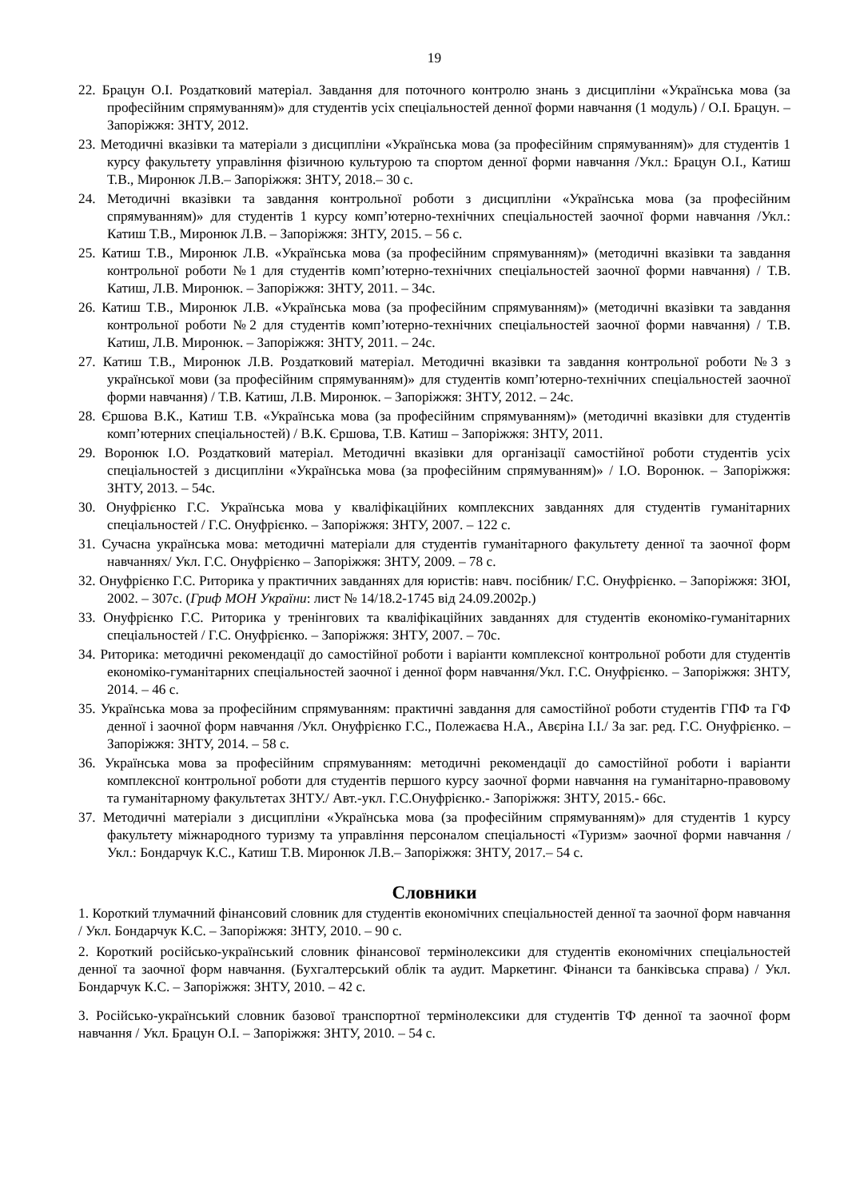19
22. Брацун О.І. Роздатковий матеріал. Завдання для поточного контролю знань з дисципліни «Українська мова (за професійним спрямуванням)» для студентів усіх спеціальностей денної форми навчання (1 модуль) / О.І. Брацун. – Запоріжжя: ЗНТУ, 2012.
23. Методичні вказівки та матеріали з дисципліни «Українська мова (за професійним спрямуванням)» для студентів 1 курсу факультету управління фізичною культурою та спортом денної форми навчання /Укл.: Брацун О.І., Катиш Т.В., Миронюк Л.В.– Запоріжжя: ЗНТУ, 2018.– 30 с.
24. Методичні вказівки та завдання контрольної роботи з дисципліни «Українська мова (за професійним спрямуванням)» для студентів 1 курсу комп’ютерно-технічних спеціальностей заочної форми навчання /Укл.: Катиш Т.В., Миронюк Л.В. – Запоріжжя: ЗНТУ, 2015. – 56 с.
25. Катиш Т.В., Миронюк Л.В. «Українська мова (за професійним спрямуванням)» (методичні вказівки та завдання контрольної роботи №1 для студентів комп’ютерно-технічних спеціальностей заочної форми навчання) / Т.В. Катиш, Л.В. Миронюк. – Запоріжжя: ЗНТУ, 2011. – 34с.
26. Катиш Т.В., Миронюк Л.В. «Українська мова (за професійним спрямуванням)» (методичні вказівки та завдання контрольної роботи №2 для студентів комп’ютерно-технічних спеціальностей заочної форми навчання) / Т.В. Катиш, Л.В. Миронюк. – Запоріжжя: ЗНТУ, 2011. – 24с.
27. Катиш Т.В., Миронюк Л.В. Роздатковий матеріал. Методичні вказівки та завдання контрольної роботи №3 з української мови (за професійним спрямуванням)» для студентів комп’ютерно-технічних спеціальностей заочної форми навчання) / Т.В. Катиш, Л.В. Миронюк. – Запоріжжя: ЗНТУ, 2012. – 24с.
28. Єршова В.К., Катиш Т.В. «Українська мова (за професійним спрямуванням)» (методичні вказівки для студентів комп’ютерних спеціальностей) / В.К. Єршова, Т.В. Катиш – Запоріжжя: ЗНТУ, 2011.
29. Воронюк І.О. Роздатковий матеріал. Методичні вказівки для організації самостійної роботи студентів усіх спеціальностей з дисципліни «Українська мова (за професійним спрямуванням)» / І.О. Воронюк. – Запоріжжя: ЗНТУ, 2013. – 54с.
30. Онуфрієнко Г.С. Українська мова у кваліфікаційних комплексних завданнях для студентів гуманітарних спеціальностей / Г.С. Онуфрієнко. – Запоріжжя: ЗНТУ, 2007. – 122 с.
31. Сучасна українська мова: методичні матеріали для студентів гуманітарного факультету денної та заочної форм навчаннях/ Укл. Г.С. Онуфрієнко – Запоріжжя: ЗНТУ, 2009. – 78 с.
32. Онуфрієнко Г.С. Риторика у практичних завданнях для юристів: навч. посібник/ Г.С. Онуфрієнко. – Запоріжжя: ЗЮІ, 2002. – 307с. (Гриф МОН України: лист № 14/18.2-1745 від 24.09.2002р.)
33. Онуфрієнко Г.С. Риторика у тренінгових та кваліфікаційних завданнях для студентів економіко-гуманітарних спеціальностей / Г.С. Онуфрієнко. – Запоріжжя: ЗНТУ, 2007. – 70с.
34. Риторика: методичні рекомендації до самостійної роботи і варіанти комплексної контрольної роботи для студентів економіко-гуманітарних спеціальностей заочної і денної форм навчання/Укл. Г.С. Онуфрієнко. – Запоріжжя: ЗНТУ, 2014. – 46 с.
35. Українська мова за професійним спрямуванням: практичні завдання для самостійної роботи студентів ГПФ та ГФ денної і заочної форм навчання /Укл. Онуфрієнко Г.С., Полежаєва Н.А., Авєріна І.І./ За заг. ред. Г.С. Онуфрієнко. – Запоріжжя: ЗНТУ, 2014. – 58 с.
36. Українська мова за професійним спрямуванням: методичні рекомендації до самостійної роботи і варіанти комплексної контрольної роботи для студентів першого курсу заочної форми навчання на гуманітарно-правовому та гуманітарному факультетах ЗНТУ./ Авт.-укл. Г.С.Онуфрієнко.- Запоріжжя: ЗНТУ, 2015.- 66с.
37. Методичні матеріали з дисципліни «Українська мова (за професійним спрямуванням)» для студентів 1 курсу факультету міжнародного туризму та управління персоналом спеціальності «Туризм» заочної форми навчання / Укл.: Бондарчук К.С., Катиш Т.В. Миронюк Л.В.– Запоріжжя: ЗНТУ, 2017.– 54 с.
Словники
1. Короткий тлумачний фінансовий словник для студентів економічних спеціальностей денної та заочної форм навчання / Укл. Бондарчук К.С. – Запоріжжя: ЗНТУ, 2010. – 90 с.
2. Короткий російсько-український словник фінансової термінолексики для студентів економічних спеціальностей денної та заочної форм навчання. (Бухгалтерський облік та аудит. Маркетинг. Фінанси та банківська справа) / Укл. Бондарчук К.С. – Запоріжжя: ЗНТУ, 2010. – 42 с.
3. Російсько-український словник базової транспортної термінолексики для студентів ТФ денної та заочної форм навчання / Укл. Брацун О.І. – Запоріжжя: ЗНТУ, 2010. – 54 с.